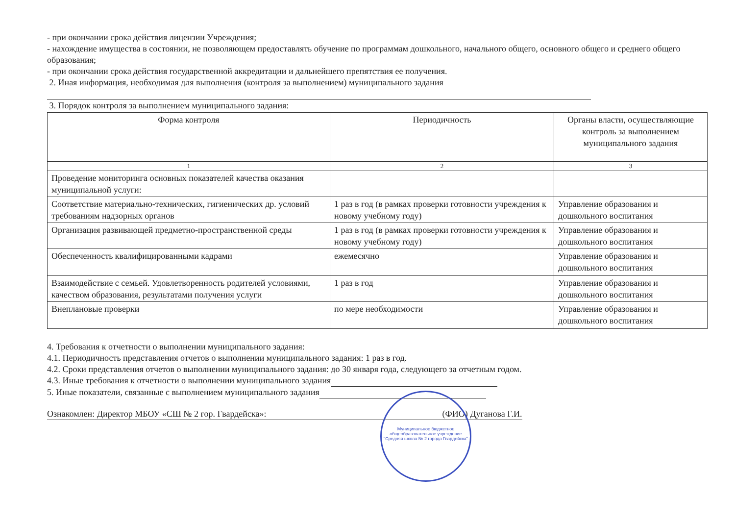- при окончании срока действия лицензии Учреждения;
- нахождение имущества в состоянии, не позволяющем предоставлять обучение по программам дошкольного, начального общего, основного общего и среднего общего образования;
- при окончании срока действия государственной аккредитации и дальнейшего препятствия ее получения.
2. Иная информация, необходимая для выполнения (контроля за выполнением) муниципального задания
3. Порядок контроля за выполнением муниципального задания:
| Форма контроля | Периодичность | Органы власти, осуществляющие контроль за выполнением муниципального задания |
| --- | --- | --- |
| 1 | 2 | 3 |
| Проведение мониторинга основных показателей качества оказания муниципальной услуги: | | |
| Соответствие материально-технических, гигиенических др. условий требованиям надзорных органов | 1 раз в год (в рамках проверки готовности учреждения к новому учебному году) | Управление образования и дошкольного воспитания |
| Организация развивающей предметно-пространственной среды | 1 раз в год (в рамках проверки готовности учреждения к новому учебному году) | Управление образования и дошкольного воспитания |
| Обеспеченность квалифицированными кадрами | ежемесячно | Управление образования и дошкольного воспитания |
| Взаимодействие с семьей. Удовлетворенность родителей условиями, качеством образования, результатами получения услуги | 1 раз в год | Управление образования и дошкольного воспитания |
| Внеплановые проверки | по мере необходимости | Управление образования и дошкольного воспитания |
4. Требования к отчетности о выполнении муниципального задания:
4.1. Периодичность представления отчетов о выполнении муниципального задания: 1 раз в год.
4.2. Сроки представления отчетов о выполнении муниципального задания: до 30 января года, следующего за отчетным годом.
4.3. Иные требования к отчетности о выполнении муниципального задания
5. Иные показатели, связанные с выполнением муниципального задания
Ознакомлен: Директор МБОУ «СШ № 2 гор. Гвардейска»: (ФИО) Дуганова Г.И.
Муниципальное бюджетное общеобразовательное учреждение "Средняя школа № 2 города Гвардейска"